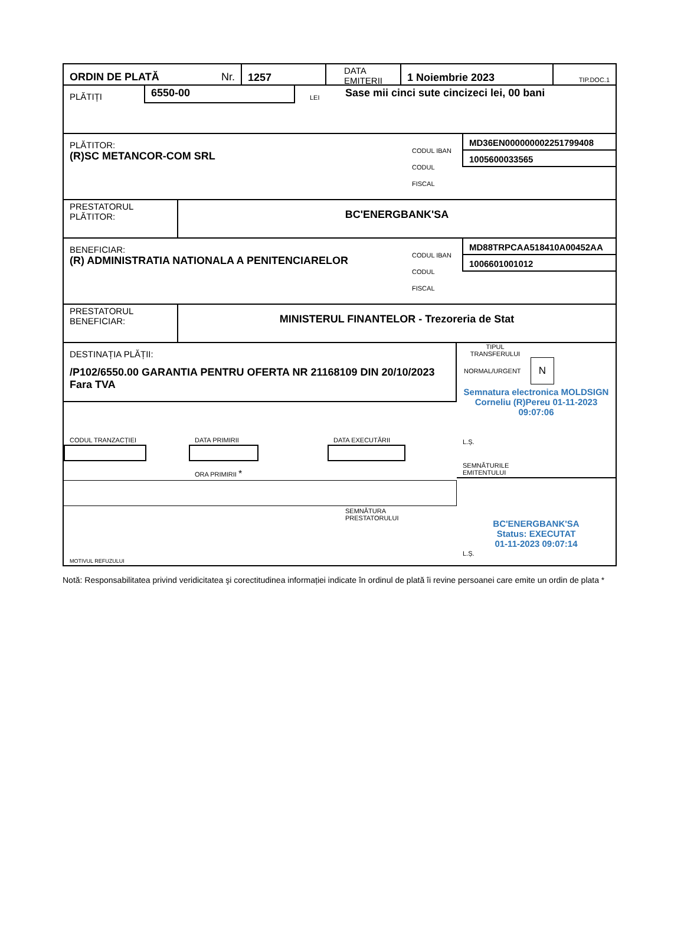ORDIN DE PLATĂ Nr.
1257
DATA
EMITERII
1 Noiembrie 2023
TIP.DOC.1
PLĂTIȚI
6550-00
LEI
Sase mii cinci sute cincizeci lei, 00 bani
PLĂTITOR:
(R)SC METANCOR-COM SRL
CODUL IBAN
CODUL FISCAL
MD36EN000000002251799408
1005600033565
PRESTATORUL
PLĂTITOR:
BC'ENERGBANK'SA
BENEFICIAR:
(R) ADMINISTRATIA NATIONALA A PENITENCIARELOR
CODUL IBAN
CODUL FISCAL
MD88TRPCAA518410A00452AA
1006601001012
PRESTATORUL
BENEFICIAR:
MINISTERUL FINANTELOR - Trezoreria de Stat
DESTINAȚIA PLĂȚII:
/P102/6550.00 GARANTIA PENTRU OFERTA NR 21168109 DIN 20/10/2023 Fara TVA
CODUL TRANZACȚIEI DATA PRIMIRII
ORA PRIMIRII *
DATA EXECUTĂRII
SEMNĂTURA
PRESTATORULUI
MOTIVUL REFUZULUI
TIPUL TRANSFERULUI
NORMAL/URGENT N
Semnatura electronica MOLDSIGN Corneliu (R)Pereu 01-11-2023 09:07:06
L.Ș.
SEMNĂTURILE
EMITENTULUI
BC'ENERGBANK'SA
Status: EXECUTAT
01-11-2023 09:07:14
L.Ș.
Notă: Responsabilitatea privind veridicitatea şi corectitudinea informației indicate în ordinul de plată îi revine persoanei care emite un ordin de plata *